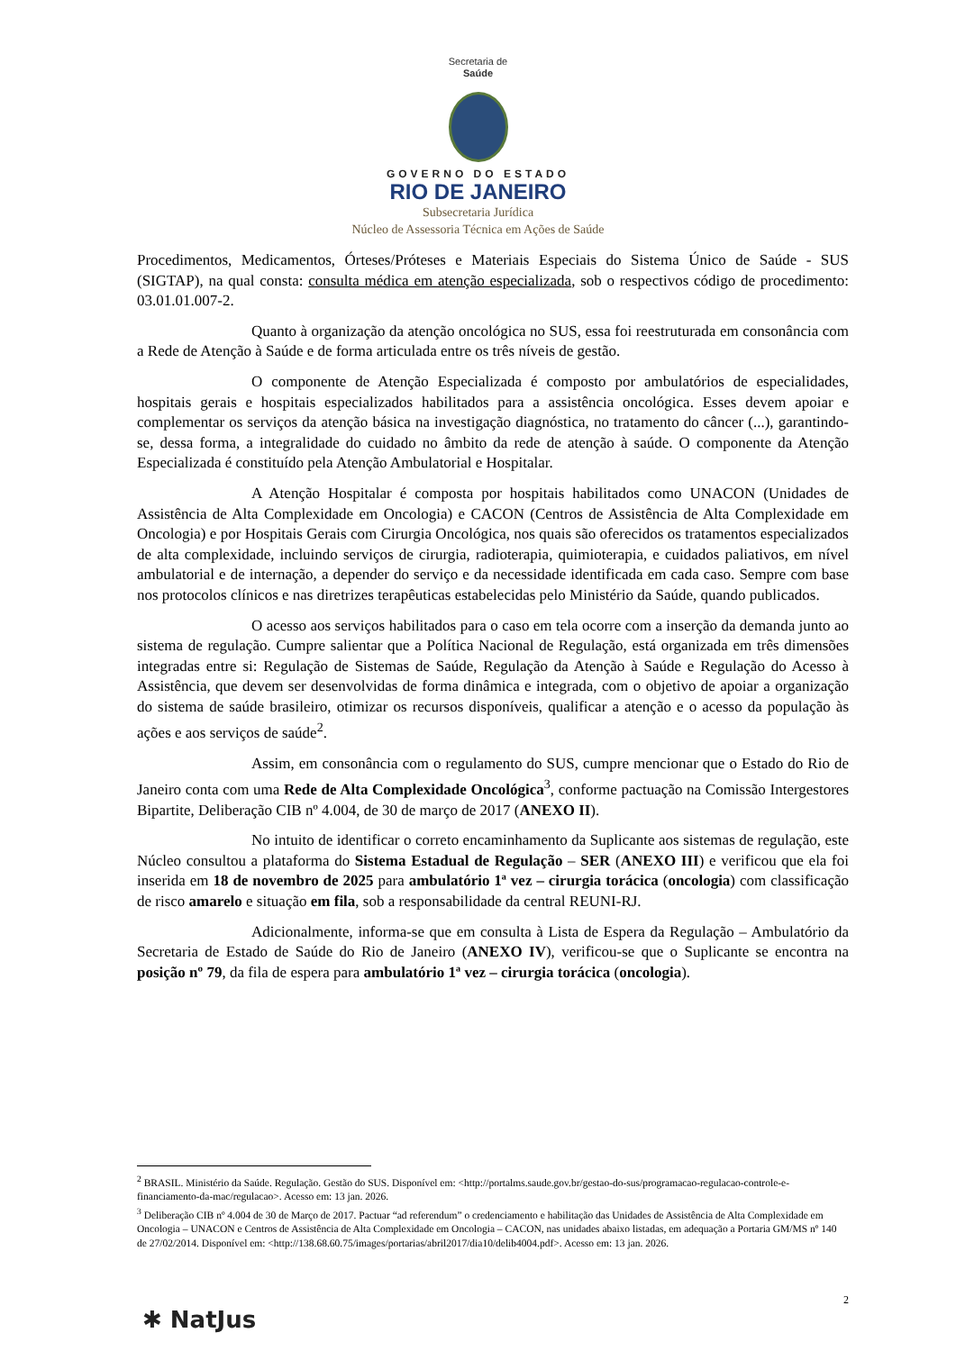Secretaria de
Saúde
GOVERNO DO ESTADO
RIO DE JANEIRO
Subsecretaria Jurídica
Núcleo de Assessoria Técnica em Ações de Saúde
Procedimentos, Medicamentos, Órteses/Próteses e Materiais Especiais do Sistema Único de Saúde - SUS (SIGTAP), na qual consta: consulta médica em atenção especializada, sob o respectivos código de procedimento: 03.01.01.007-2.
Quanto à organização da atenção oncológica no SUS, essa foi reestruturada em consonância com a Rede de Atenção à Saúde e de forma articulada entre os três níveis de gestão.
O componente de Atenção Especializada é composto por ambulatórios de especialidades, hospitais gerais e hospitais especializados habilitados para a assistência oncológica. Esses devem apoiar e complementar os serviços da atenção básica na investigação diagnóstica, no tratamento do câncer (...), garantindo-se, dessa forma, a integralidade do cuidado no âmbito da rede de atenção à saúde. O componente da Atenção Especializada é constituído pela Atenção Ambulatorial e Hospitalar.
A Atenção Hospitalar é composta por hospitais habilitados como UNACON (Unidades de Assistência de Alta Complexidade em Oncologia) e CACON (Centros de Assistência de Alta Complexidade em Oncologia) e por Hospitais Gerais com Cirurgia Oncológica, nos quais são oferecidos os tratamentos especializados de alta complexidade, incluindo serviços de cirurgia, radioterapia, quimioterapia, e cuidados paliativos, em nível ambulatorial e de internação, a depender do serviço e da necessidade identificada em cada caso. Sempre com base nos protocolos clínicos e nas diretrizes terapêuticas estabelecidas pelo Ministério da Saúde, quando publicados.
O acesso aos serviços habilitados para o caso em tela ocorre com a inserção da demanda junto ao sistema de regulação. Cumpre salientar que a Política Nacional de Regulação, está organizada em três dimensões integradas entre si: Regulação de Sistemas de Saúde, Regulação da Atenção à Saúde e Regulação do Acesso à Assistência, que devem ser desenvolvidas de forma dinâmica e integrada, com o objetivo de apoiar a organização do sistema de saúde brasileiro, otimizar os recursos disponíveis, qualificar a atenção e o acesso da população às ações e aos serviços de saúde<sup>2</sup>.
Assim, em consonância com o regulamento do SUS, cumpre mencionar que o Estado do Rio de Janeiro conta com uma Rede de Alta Complexidade Oncológica<sup>3</sup>, conforme pactuação na Comissão Intergestores Bipartite, Deliberação CIB nº 4.004, de 30 de março de 2017 (ANEXO II).
No intuito de identificar o correto encaminhamento da Suplicante aos sistemas de regulação, este Núcleo consultou a plataforma do Sistema Estadual de Regulação – SER (ANEXO III) e verificou que ela foi inserida em 18 de novembro de 2025 para ambulatório 1ª vez – cirurgia torácica (oncologia) com classificação de risco amarelo e situação em fila, sob a responsabilidade da central REUNI-RJ.
Adicionalmente, informa-se que em consulta à Lista de Espera da Regulação – Ambulatório da Secretaria de Estado de Saúde do Rio de Janeiro (ANEXO IV), verificou-se que o Suplicante se encontra na posição nº 79, da fila de espera para ambulatório 1ª vez – cirurgia torácica (oncologia).
<sup>2</sup> BRASIL. Ministério da Saúde. Regulação. Gestão do SUS. Disponível em: <http://portalms.saude.gov.br/gestao-do-sus/programacao-regulacao-controle-e-financiamento-da-mac/regulacao>. Acesso em: 13 jan. 2026.
<sup>3</sup> Deliberação CIB nº 4.004 de 30 de Março de 2017. Pactuar “ad referendum” o credenciamento e habilitação das Unidades de Assistência de Alta Complexidade em Oncologia – UNACON e Centros de Assistência de Alta Complexidade em Oncologia – CACON, nas unidades abaixo listadas, em adequação a Portaria GM/MS nº 140 de 27/02/2014. Disponível em: <http://138.68.60.75/images/portarias/abril2017/dia10/delib4004.pdf>. Acesso em: 13 jan. 2026.
2
✱ NatJus